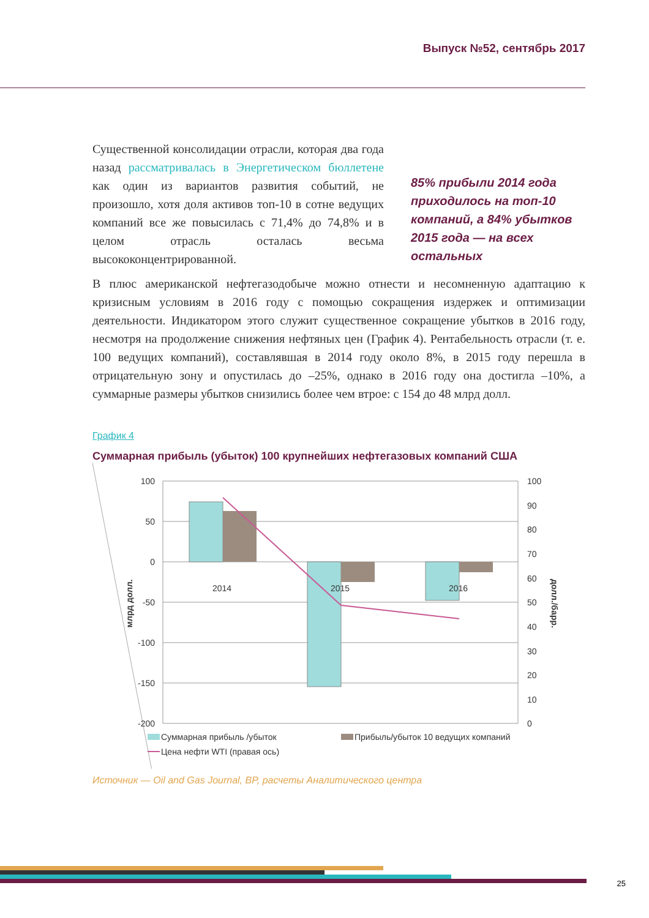Выпуск №52, сентябрь 2017
Существенной консолидации отрасли, которая два года назад рассматривалась в Энергетическом бюллетене как один из вариантов развития событий, не произошло, хотя доля активов топ-10 в сотне ведущих компаний все же повысилась с 71,4% до 74,8% и в целом отрасль осталась весьма высококонцентрированной.
85% прибыли 2014 года приходилось на топ-10 компаний, а 84% убытков 2015 года — на всех остальных
В плюс американской нефтегазодобыче можно отнести и несомненную адаптацию к кризисным условиям в 2016 году с помощью сокращения издержек и оптимизации деятельности. Индикатором этого служит существенное сокращение убытков в 2016 году, несмотря на продолжение снижения нефтяных цен (График 4). Рентабельность отрасли (т. е. 100 ведущих компаний), составлявшая в 2014 году около 8%, в 2015 году перешла в отрицательную зону и опустилась до –25%, однако в 2016 году она достигла –10%, а суммарные размеры убытков снизились более чем втрое: с 154 до 48 млрд долл.
График 4
Суммарная прибыль (убыток) 100 крупнейших нефтегазовых компаний США
100
50
0
-50
-100
-150
-200
100
90
80
70
60
50
40
30
20
10
0
2014
2015
2016
млрд долл.
долл./барр.
Суммарная прибыль /убыток
Прибыль/убыток 10 ведущих компаний
Цена нефти WTI (правая ось)
Источник — Oil and Gas Journal, BP, расчеты Аналитического центра
25